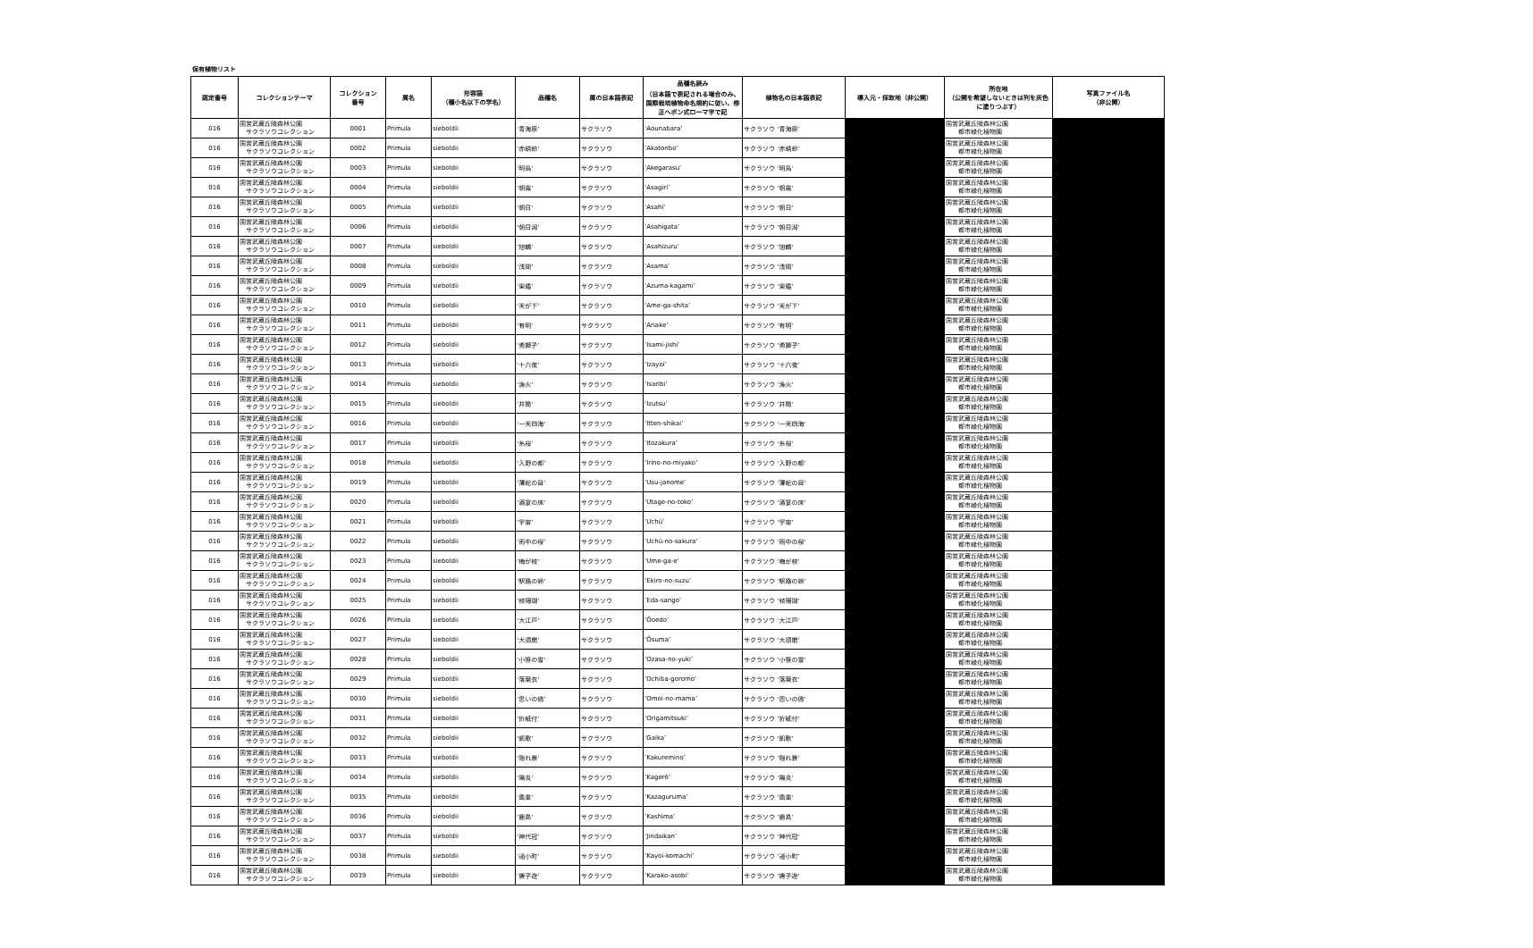保有植物リスト
| 認定番号 | コレクションテーマ | コレクション 番号 | 属名 | 形容語 （種小名以下の学名） | 品種名 | 属の日本語表記 | 品種名読み （日本語で表記される場合のみ、国際栽培植物命名規約に従い、修正ヘボン式ローマ字で記 | 植物名の日本語表記 | 導入元・採取地（非公開） | 所在地 （公開を希望しないときは列を灰色に塗りつぶす） | 写真ファイル名 （非公開） |
| --- | --- | --- | --- | --- | --- | --- | --- | --- | --- | --- | --- |
| 016 | 国営武蔵丘陵森林公園 サクラソウコレクション | 0001 | Primula | sieboldii | ‘青海原’ | サクラソウ | ‘Aounabara’ | サクラソウ ‘青海原’ | | 国営武蔵丘陵森林公園 都市緑化植物園 | |
| 016 | 国営武蔵丘陵森林公園 サクラソウコレクション | 0002 | Primula | sieboldii | ‘赤蜻蛉’ | サクラソウ | ‘Akatonbo’ | サクラソウ ‘赤蜻蛉’ | | 国営武蔵丘陵森林公園 都市緑化植物園 | |
| 016 | 国営武蔵丘陵森林公園 サクラソウコレクション | 0003 | Primula | sieboldii | ‘明烏’ | サクラソウ | ‘Akegarasu’ | サクラソウ ‘明烏’ | | 国営武蔵丘陵森林公園 都市緑化植物園 | |
| 016 | 国営武蔵丘陵森林公園 サクラソウコレクション | 0004 | Primula | sieboldii | ‘朝霧’ | サクラソウ | ‘Asagiri’ | サクラソウ ‘朝霧’ | | 国営武蔵丘陵森林公園 都市緑化植物園 | |
| 016 | 国営武蔵丘陵森林公園 サクラソウコレクション | 0005 | Primula | sieboldii | ‘朝日’ | サクラソウ | ‘Asahi’ | サクラソウ ‘朝日’ | | 国営武蔵丘陵森林公園 都市緑化植物園 | |
| 016 | 国営武蔵丘陵森林公園 サクラソウコレクション | 0006 | Primula | sieboldii | ‘朝日潟’ | サクラソウ | ‘Asahigata’ | サクラソウ ‘朝日潟’ | | 国営武蔵丘陵森林公園 都市緑化植物園 | |
| 016 | 国営武蔵丘陵森林公園 サクラソウコレクション | 0007 | Primula | sieboldii | ‘旭鶴’ | サクラソウ | ‘Asahizuru’ | サクラソウ ‘旭鶴’ | | 国営武蔵丘陵森林公園 都市緑化植物園 | |
| 016 | 国営武蔵丘陵森林公園 サクラソウコレクション | 0008 | Primula | sieboldii | ‘浅間’ | サクラソウ | ‘Asama’ | サクラソウ ‘浅間’ | | 国営武蔵丘陵森林公園 都市緑化植物園 | |
| 016 | 国営武蔵丘陵森林公園 サクラソウコレクション | 0009 | Primula | sieboldii | ‘東鑑’ | サクラソウ | ‘Azuma-kagami’ | サクラソウ ‘東鑑’ | | 国営武蔵丘陵森林公園 都市緑化植物園 | |
| 016 | 国営武蔵丘陵森林公園 サクラソウコレクション | 0010 | Primula | sieboldii | ‘天が下’ | サクラソウ | ‘Ame-ga-shita’ | サクラソウ ‘天が下’ | | 国営武蔵丘陵森林公園 都市緑化植物園 | |
| 016 | 国営武蔵丘陵森林公園 サクラソウコレクション | 0011 | Primula | sieboldii | ‘有明’ | サクラソウ | ‘Ariake’ | サクラソウ ‘有明’ | | 国営武蔵丘陵森林公園 都市緑化植物園 | |
| 016 | 国営武蔵丘陵森林公園 サクラソウコレクション | 0012 | Primula | sieboldii | ‘勇獅子’ | サクラソウ | ‘Isami-jishi’ | サクラソウ ‘勇獅子’ | | 国営武蔵丘陵森林公園 都市緑化植物園 | |
| 016 | 国営武蔵丘陵森林公園 サクラソウコレクション | 0013 | Primula | sieboldii | ‘十六夜’ | サクラソウ | ‘Izayoi’ | サクラソウ ‘十六夜’ | | 国営武蔵丘陵森林公園 都市緑化植物園 | |
| 016 | 国営武蔵丘陵森林公園 サクラソウコレクション | 0014 | Primula | sieboldii | ‘漁火’ | サクラソウ | ‘Isaribi’ | サクラソウ ‘漁火’ | | 国営武蔵丘陵森林公園 都市緑化植物園 | |
| 016 | 国営武蔵丘陵森林公園 サクラソウコレクション | 0015 | Primula | sieboldii | ‘井筒’ | サクラソウ | ‘Izutsu’ | サクラソウ ‘井筒’ | | 国営武蔵丘陵森林公園 都市緑化植物園 | |
| 016 | 国営武蔵丘陵森林公園 サクラソウコレクション | 0016 | Primula | sieboldii | ‘一天四海’ | サクラソウ | ‘Itten-shikai’ | サクラソウ ‘一天四海’ | | 国営武蔵丘陵森林公園 都市緑化植物園 | |
| 016 | 国営武蔵丘陵森林公園 サクラソウコレクション | 0017 | Primula | sieboldii | ‘糸桜’ | サクラソウ | ‘Itozakura’ | サクラソウ ‘糸桜’ | | 国営武蔵丘陵森林公園 都市緑化植物園 | |
| 016 | 国営武蔵丘陵森林公園 サクラソウコレクション | 0018 | Primula | sieboldii | ‘入野の都’ | サクラソウ | ‘Irino-no-miyako’ | サクラソウ ‘入野の都’ | | 国営武蔵丘陵森林公園 都市緑化植物園 | |
| 016 | 国営武蔵丘陵森林公園 サクラソウコレクション | 0019 | Primula | sieboldii | ‘薄蛇の目’ | サクラソウ | ‘Usu-janome’ | サクラソウ ‘薄蛇の目’ | | 国営武蔵丘陵森林公園 都市緑化植物園 | |
| 016 | 国営武蔵丘陵森林公園 サクラソウコレクション | 0020 | Primula | sieboldii | ‘酒宴の床’ | サクラソウ | ‘Utage-no-toko’ | サクラソウ ‘酒宴の床’ | | 国営武蔵丘陵森林公園 都市緑化植物園 | |
| 016 | 国営武蔵丘陵森林公園 サクラソウコレクション | 0021 | Primula | sieboldii | ‘宇宙’ | サクラソウ | ‘Uchū’ | サクラソウ ‘宇宙’ | | 国営武蔵丘陵森林公園 都市緑化植物園 | |
| 016 | 国営武蔵丘陵森林公園 サクラソウコレクション | 0022 | Primula | sieboldii | ‘雨中の桜’ | サクラソウ | ‘Uchū-no-sakura’ | サクラソウ ‘雨中の桜’ | | 国営武蔵丘陵森林公園 都市緑化植物園 | |
| 016 | 国営武蔵丘陵森林公園 サクラソウコレクション | 0023 | Primula | sieboldii | ‘梅が枝’ | サクラソウ | ‘Ume-ga-e’ | サクラソウ ‘梅が枝’ | | 国営武蔵丘陵森林公園 都市緑化植物園 | |
| 016 | 国営武蔵丘陵森林公園 サクラソウコレクション | 0024 | Primula | sieboldii | ‘駅路の鈴’ | サクラソウ | ‘Ekiro-no-suzu’ | サクラソウ ‘駅路の鈴’ | | 国営武蔵丘陵森林公園 都市緑化植物園 | |
| 016 | 国営武蔵丘陵森林公園 サクラソウコレクション | 0025 | Primula | sieboldii | ‘枝珊瑚’ | サクラソウ | ‘Eda-sango’ | サクラソウ ‘枝珊瑚’ | | 国営武蔵丘陵森林公園 都市緑化植物園 | |
| 016 | 国営武蔵丘陵森林公園 サクラソウコレクション | 0026 | Primula | sieboldii | ‘大江戸’ | サクラソウ | ‘Ōoedo’ | サクラソウ ‘大江戸’ | | 国営武蔵丘陵森林公園 都市緑化植物園 | |
| 016 | 国営武蔵丘陵森林公園 サクラソウコレクション | 0027 | Primula | sieboldii | ‘大須磨’ | サクラソウ | ‘Ōsuma’ | サクラソウ ‘大須磨’ | | 国営武蔵丘陵森林公園 都市緑化植物園 | |
| 016 | 国営武蔵丘陵森林公園 サクラソウコレクション | 0028 | Primula | sieboldii | ‘小笹の雪’ | サクラソウ | ‘Ozasa-no-yuki’ | サクラソウ ‘小笹の雪’ | | 国営武蔵丘陵森林公園 都市緑化植物園 | |
| 016 | 国営武蔵丘陵森林公園 サクラソウコレクション | 0029 | Primula | sieboldii | ‘落葉衣’ | サクラソウ | ‘Ochiba-goromo’ | サクラソウ ‘落葉衣’ | | 国営武蔵丘陵森林公園 都市緑化植物園 | |
| 016 | 国営武蔵丘陵森林公園 サクラソウコレクション | 0030 | Primula | sieboldii | ‘思いの儘’ | サクラソウ | ‘Omoi-no-mama’ | サクラソウ ‘思いの儘’ | | 国営武蔵丘陵森林公園 都市緑化植物園 | |
| 016 | 国営武蔵丘陵森林公園 サクラソウコレクション | 0031 | Primula | sieboldii | ‘折紙付’ | サクラソウ | ‘Origamitsuki’ | サクラソウ ‘折紙付’ | | 国営武蔵丘陵森林公園 都市緑化植物園 | |
| 016 | 国営武蔵丘陵森林公園 サクラソウコレクション | 0032 | Primula | sieboldii | ‘凱歌’ | サクラソウ | ‘Gaika’ | サクラソウ ‘凱歌’ | | 国営武蔵丘陵森林公園 都市緑化植物園 | |
| 016 | 国営武蔵丘陵森林公園 サクラソウコレクション | 0033 | Primula | sieboldii | ‘隠れ蓑’ | サクラソウ | ‘Kakuremino’ | サクラソウ ‘隠れ蓑’ | | 国営武蔵丘陵森林公園 都市緑化植物園 | |
| 016 | 国営武蔵丘陵森林公園 サクラソウコレクション | 0034 | Primula | sieboldii | ‘陽炎’ | サクラソウ | ‘Kagerō’ | サクラソウ ‘陽炎’ | | 国営武蔵丘陵森林公園 都市緑化植物園 | |
| 016 | 国営武蔵丘陵森林公園 サクラソウコレクション | 0035 | Primula | sieboldii | ‘風車’ | サクラソウ | ‘Kazaguruma’ | サクラソウ ‘風車’ | | 国営武蔵丘陵森林公園 都市緑化植物園 | |
| 016 | 国営武蔵丘陵森林公園 サクラソウコレクション | 0036 | Primula | sieboldii | ‘鹿島’ | サクラソウ | ‘Kashima’ | サクラソウ ‘鹿島’ | | 国営武蔵丘陵森林公園 都市緑化植物園 | |
| 016 | 国営武蔵丘陵森林公園 サクラソウコレクション | 0037 | Primula | sieboldii | ‘神代冠’ | サクラソウ | ‘Jindaikan’ | サクラソウ ‘神代冠’ | | 国営武蔵丘陵森林公園 都市緑化植物園 | |
| 016 | 国営武蔵丘陵森林公園 サクラソウコレクション | 0038 | Primula | sieboldii | ‘通小町’ | サクラソウ | ‘Kayoi-komachi’ | サクラソウ ‘通小町’ | | 国営武蔵丘陵森林公園 都市緑化植物園 | |
| 016 | 国営武蔵丘陵森林公園 サクラソウコレクション | 0039 | Primula | sieboldii | ‘唐子遊’ | サクラソウ | ‘Karako-asobi’ | サクラソウ ‘唐子遊’ | | 国営武蔵丘陵森林公園 都市緑化植物園 | |